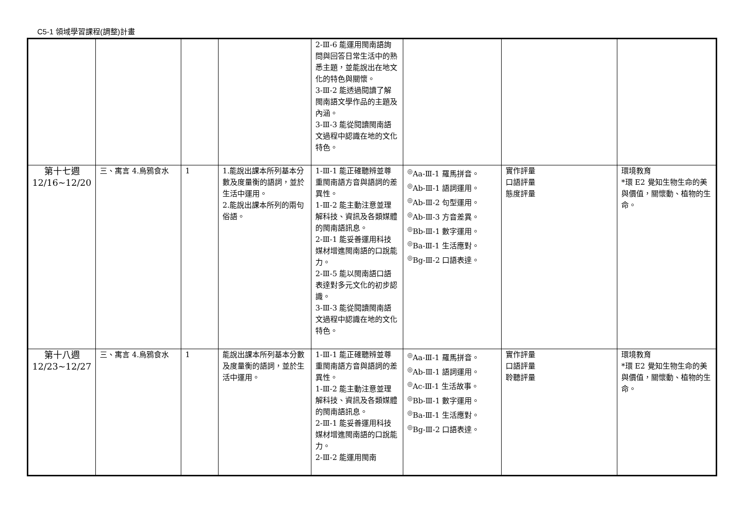C5-1 領域學習課程(調整)計畫
| | | | | 2-Ⅲ-6 能運用閩南語詢問與回答日常生活中的熟悉主題，並能說出在地文化的特色與關懷。 3-Ⅲ-2 能透過閱讀了解閩南語文學作品的主題及內涵。 3-Ⅲ-3 能從閱讀閩南語文過程中認識在地的文化特色。 | | | |
| 第十七週 12/16~12/20 | 三、寓言 4.烏鴉食水 | 1 | 1.能說出課本所列基本分數及度量衡的語詞，並於生活中運用。 2.能說出課本所列的兩句俗語。 | 1-Ⅲ-1 能正確聽辨並尊重閩南語方音與語詞的差異性。 1-Ⅲ-2 能主動注意並理解科技、資訊及各類媒體的閩南語訊息。 2-Ⅲ-1 能妥善運用科技媒材增進閩南語的口說能力。 2-Ⅲ-5 能以閩南語口語表達對多元文化的初步認識。 3-Ⅲ-3 能從閱讀閩南語文過程中認識在地的文化特色。 | <sup>◎</sup>Aa-Ⅲ-1 羅馬拼音。 <sup>◎</sup>Ab-Ⅲ-1 語詞運用。 <sup>◎</sup>Ab-Ⅲ-2 句型運用。 <sup>◎</sup>Ab-Ⅲ-3 方音差異。 <sup>◎</sup>Bb-Ⅲ-1 數字運用。 <sup>◎</sup>Ba-Ⅲ-1 生活應對。 <sup>◎</sup>Bg-Ⅲ-2 口語表達。 | 實作評量 口語評量 態度評量 | 環境教育 *環 E2 覺知生物生命的美與價值，關懷動、植物的生命。 |
| 第十八週 12/23~12/27 | 三、寓言 4.烏鴉食水 | 1 | 能說出課本所列基本分數及度量衡的語詞，並於生活中運用。 | 1-Ⅲ-1 能正確聽辨並尊重閩南語方音與語詞的差異性。 1-Ⅲ-2 能主動注意並理解科技、資訊及各類媒體的閩南語訊息。 2-Ⅲ-1 能妥善運用科技媒材增進閩南語的口說能力。 2-Ⅲ-2 能運用閩南 | <sup>◎</sup>Aa-Ⅲ-1 羅馬拼音。 <sup>◎</sup>Ab-Ⅲ-1 語詞運用。 <sup>◎</sup>Ac-Ⅲ-1 生活故事。 <sup>◎</sup>Bb-Ⅲ-1 數字運用。 <sup>◎</sup>Ba-Ⅲ-1 生活應對。 <sup>◎</sup>Bg-Ⅲ-2 口語表達。 | 實作評量 口語評量 聆聽評量 | 環境教育 *環 E2 覺知生物生命的美與價值，關懷動、植物的生命。 |